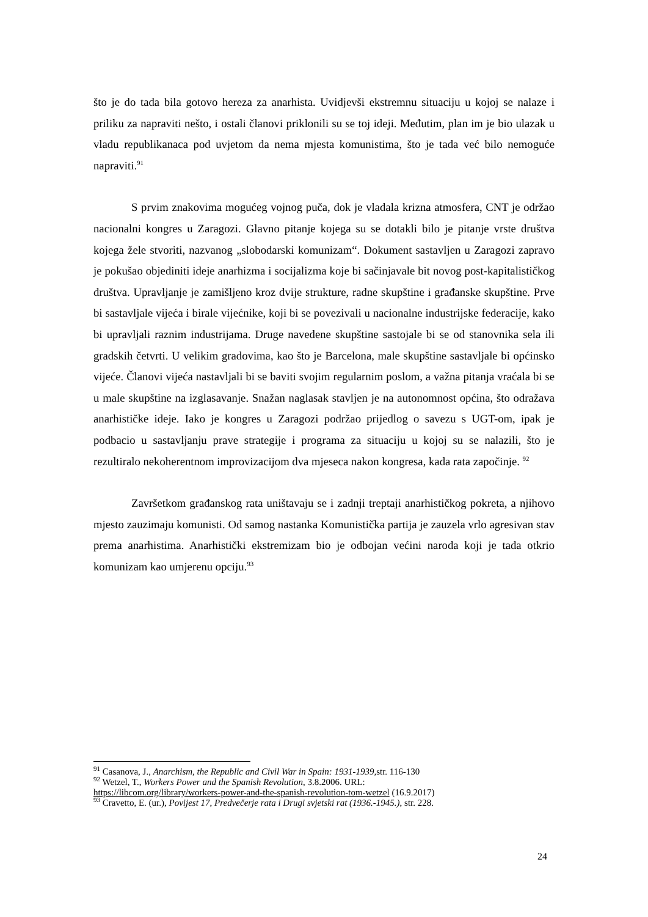što je do tada bila gotovo hereza za anarhista. Uvidjevši ekstremnu situaciju u kojoj se nalaze i priliku za napraviti nešto, i ostali članovi priklonili su se toj ideji. Međutim, plan im je bio ulazak u vladu republikanaca pod uvjetom da nema mjesta komunistima, što je tada već bilo nemoguće napraviti.<sup>91</sup>
S prvim znakovima mogućeg vojnog puča, dok je vladala krizna atmosfera, CNT je održao nacionalni kongres u Zaragozi. Glavno pitanje kojega su se dotakli bilo je pitanje vrste društva kojega žele stvoriti, nazvanog „slobodarski komunizam“. Dokument sastavljen u Zaragozi zapravo je pokušao objediniti ideje anarhizma i socijalizma koje bi sačinjavale bit novog post-kapitalističkog društva. Upravljanje je zamišljeno kroz dvije strukture, radne skupštine i građanske skupštine. Prve bi sastavljale vijeća i birale vijećnike, koji bi se povezivali u nacionalne industrijske federacije, kako bi upravljali raznim industrijama. Druge navedene skupštine sastojale bi se od stanovnika sela ili gradskih četvrti. U velikim gradovima, kao što je Barcelona, male skupštine sastavljale bi općinsko vijeće. Članovi vijeća nastavljali bi se baviti svojim regularnim poslom, a važna pitanja vraćala bi se u male skupštine na izglasavanje. Snažan naglasak stavljen je na autonomnost općina, što odražava anarhističke ideje. Iako je kongres u Zaragozi podržao prijedlog o savezu s UGT-om, ipak je podbacio u sastavljanju prave strategije i programa za situaciju u kojoj su se nalazili, što je rezultiralo nekoherentnom improvizacijom dva mjeseca nakon kongresa, kada rata započinje. <sup>92</sup>
Završetkom građanskog rata uništavaju se i zadnji treptaji anarhističkog pokreta, a njihovo mjesto zauzimaju komunisti. Od samog nastanka Komunistička partija je zauzela vrlo agresivan stav prema anarhistima. Anarhistički ekstremizam bio je odbojan većini naroda koji je tada otkrio komunizam kao umjerenu opciju.<sup>93</sup>
<sup>91</sup> Casanova, J., Anarchism, the Republic and Civil War in Spain: 1931-1939, str. 116-130
<sup>92</sup> Wetzel, T., Workers Power and the Spanish Revolution, 3.8.2006. URL:
https://libcom.org/library/workers-power-and-the-spanish-revolution-tom-wetzel (16.9.2017)
<sup>93</sup> Cravetto, E. (ur.), Povijest 17, Predvečerje rata i Drugi svjetski rat (1936.-1945.), str. 228.
24